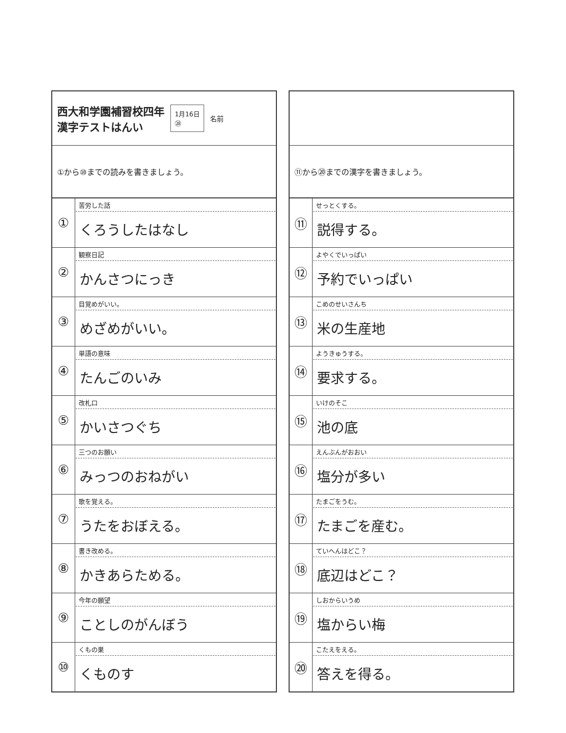西大和学園補習校四年
漢字テストはんい
1月16日
㉘
名前
①から⑩までの読みを書きましょう。
| ① | 苦労した話 くろうしたはなし |
| ② | 観察日記 かんさつにっき |
| ③ | 目覚めがいい。 めざめがいい。 |
| ④ | 単語の意味 たんごのいみ |
| ⑤ | 改札口 かいさつぐち |
| ⑥ | 三つのお願い みっつのおねがい |
| ⑦ | 歌を覚える。 うたをおぼえる。 |
| ⑧ | 書き改める。 かきあらためる。 |
| ⑨ | 今年の願望 ことしのがんぼう |
| ⑩ | くもの巣 くものす |
⑪から⑳までの漢字を書きましょう。
| ⑪ | せっとくする。 説得する。 |
| ⑫ | よやくでいっぱい 予約でいっぱい |
| ⑬ | こめのせいさんち 米の生産地 |
| ⑭ | ようきゅうする。 要求する。 |
| ⑮ | いけのそこ 池の底 |
| ⑯ | えんぶんがおおい 塩分が多い |
| ⑰ | たまごをうむ。 たまごを産む。 |
| ⑱ | ていへんはどこ？ 底辺はどこ？ |
| ⑲ | しおからいうめ 塩からい梅 |
| ⑳ | こたえをえる。 答えを得る。 |